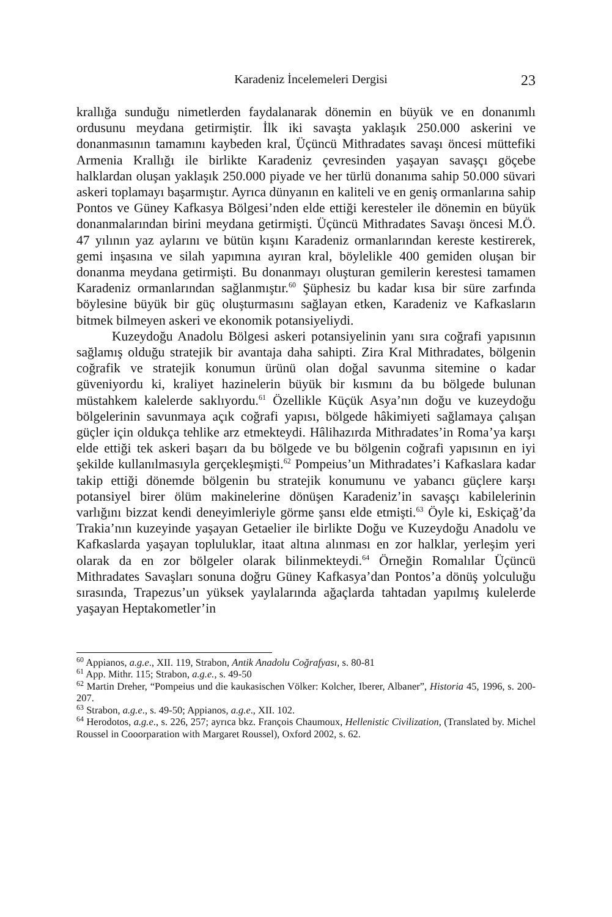Karadeniz İncelemeleri Dergisi 23
krallığa sunduğu nimetlerden faydalanarak dönemin en büyük ve en donanımlı ordusunu meydana getirmiştir. İlk iki savaşta yaklaşık 250.000 askerini ve donanmasının tamamını kaybeden kral, Üçüncü Mithradates savaşı öncesi müttefiki Armenia Krallığı ile birlikte Karadeniz çevresinden yaşayan savaşçı göçebe halklardan oluşan yaklaşık 250.000 piyade ve her türlü donanıma sahip 50.000 süvari askeri toplamayı başarmıştır. Ayrıca dünyanın en kaliteli ve en geniş ormanlarına sahip Pontos ve Güney Kafkasya Bölgesi’nden elde ettiği keresteler ile dönemin en büyük donanmalarından birini meydana getirmişti. Üçüncü Mithradates Savaşı öncesi M.Ö. 47 yılının yaz aylarını ve bütün kışını Karadeniz ormanlarından kereste kestirerek, gemi inşasına ve silah yapımına ayıran kral, böylelikle 400 gemiden oluşan bir donanma meydana getirmişti. Bu donanmayı oluşturan gemilerin kerestesi tamamen Karadeniz ormanlarından sağlanmıştır.<sup>60</sup> Şüphesiz bu kadar kısa bir süre zarfında böylesine büyük bir güç oluşturmasını sağlayan etken, Karadeniz ve Kafkasların bitmek bilmeyen askeri ve ekonomik potansiyeliydi.
Kuzeydoğu Anadolu Bölgesi askeri potansiyelinin yanı sıra coğrafi yapısının sağlamış olduğu stratejik bir avantaja daha sahipti. Zira Kral Mithradates, bölgenin coğrafik ve stratejik konumun ürünü olan doğal savunma sitemine o kadar güveniyordu ki, kraliyet hazinelerin büyük bir kısmını da bu bölgede bulunan müstahkem kalelerde saklıyordu.<sup>61</sup> Özellikle Küçük Asya’nın doğu ve kuzeydoğu bölgelerinin savunmaya açık coğrafi yapısı, bölgede hâkimiyeti sağlamaya çalışan güçler için oldukça tehlike arz etmekteydi. Hâlihazırda Mithradates’in Roma’ya karşı elde ettiği tek askeri başarı da bu bölgede ve bu bölgenin coğrafi yapısının en iyi şekilde kullanılmasıyla gerçekleşmişti.<sup>62</sup> Pompeius’un Mithradates’i Kafkaslara kadar takip ettiği dönemde bölgenin bu stratejik konumunu ve yabancı güçlere karşı potansiyel birer ölüm makinelerine dönüşen Karadeniz’in savaşçı kabilelerinin varlığını bizzat kendi deneyimleriyle görme şansı elde etmişti.<sup>63</sup> Öyle ki, Eskiçağ’da Trakia’nın kuzeyinde yaşayan Getaelier ile birlikte Doğu ve Kuzeydoğu Anadolu ve Kafkaslarda yaşayan topluluklar, itaat altına alınması en zor halklar, yerleşim yeri olarak da en zor bölgeler olarak bilinmekteydi.<sup>64</sup> Örneğin Romalılar Üçüncü Mithradates Savaşları sonuna doğru Güney Kafkasya’dan Pontos’a dönüş yolculuğu sırasında, Trapezus’un yüksek yaylalarında ağaçlarda tahtadan yapılmış kulelerde yaşayan Heptakometler’in
<sup>60</sup> Appianos, a.g.e., XII. 119, Strabon, Antik Anadolu Coğrafyası, s. 80-81
<sup>61</sup> App. Mithr. 115; Strabon, a.g.e., s. 49-50
<sup>62</sup> Martin Dreher, “Pompeius und die kaukasischen Völker: Kolcher, Iberer, Albaner”, Historia 45, 1996, s. 200-207.
<sup>63</sup> Strabon, a.g.e., s. 49-50; Appianos, a.g.e., XII. 102.
<sup>64</sup> Herodotos, a.g.e., s. 226, 257; ayrıca bkz. François Chaumoux, Hellenistic Civilization, (Translated by. Michel Roussel in Cooorparation with Margaret Roussel), Oxford 2002, s. 62.